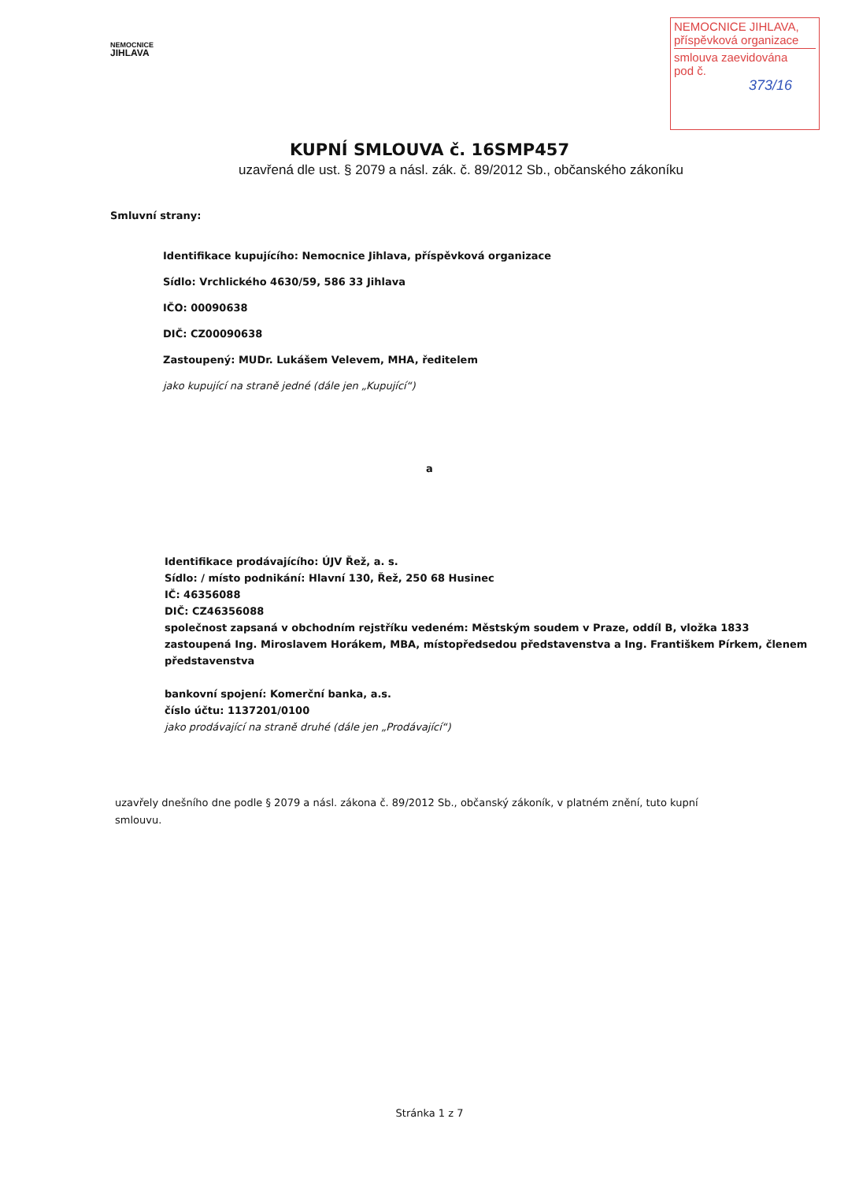NEMOCNICE
JIHLAVA
NEMOCNICE JIHLAVA,
příspěvková organizace
smlouva zaevidována
pod č.
373/16
KUPNÍ SMLOUVA č. 16SMP457
uzavřená dle ust. § 2079 a násl. zák. č. 89/2012 Sb., občanského zákoníku
Smluvní strany:
Identifikace kupujícího: Nemocnice Jihlava, příspěvková organizace
Sídlo: Vrchlického 4630/59, 586 33 Jihlava
IČO: 00090638
DIČ: CZ00090638
Zastoupený: MUDr. Lukášem Velevem, MHA, ředitelem
jako kupující na straně jedné (dále jen „Kupující“)
a
Identifikace prodávajícího: ÚJV Řež, a. s.
Sídlo: / místo podnikání: Hlavní 130, Řež, 250 68 Husinec
IČ: 46356088
DIČ: CZ46356088
společnost zapsaná v obchodním rejstříku vedeném: Městským soudem v Praze, oddíl B, vložka 1833
zastoupená Ing. Miroslavem Horákem, MBA, místopředsedou představenstva a Ing. Františkem Pírkem, členem představenstva
bankovní spojení: Komerční banka, a.s.
číslo účtu: 1137201/0100
jako prodávající na straně druhé (dále jen „Prodávající“)
uzavřely dnešního dne podle § 2079 a násl. zákona č. 89/2012 Sb., občanský zákoník, v platném znění, tuto kupní smlouvu.
Stránka 1 z 7